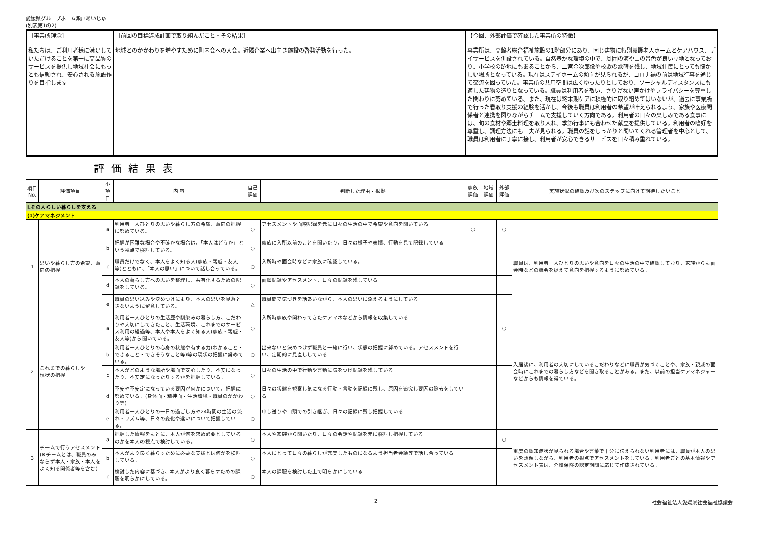愛媛県グループホーム瀬戸あいじゅ
(別表第1の2)
| ［事業所理念］ 私たちは、ご利用者様に満足していただけることを第一に高品質のサービスを提供し地域社会にもっとも信頼され、安心される施設作りを目指します | ［前回の目標達成計画で取り組んだこと・その結果］ 地域とのかかわりを増やすために町内会への入会。近隣企業へ出向き施設の啓発活動を行った。 | 【今回、外部評価で確認した事業所の特徴】 事業所は、高齢者総合福祉施設の1階部分にあり、同じ建物に特別養護老人ホームとケアハウス、デイサービスを併設されている。自然豊かな環境の中で、周囲の海や山の景色が良い立地となっており、小学校の跡地にもあることから、二宮金次郎像や校歌の歌碑を残し、地域住民にとっても懐かしい場所となっている。現在はステイホームの傾向が見られるが、コロナ禍の前は地域行事を通じて交流を図っていた。事業所の共用空間は広くゆったりとしており、ソーシャルディスタンスにも適した建物の造りとなっている。職員は利用者を敬い、さりげない声かけやプライバシーを尊重した関わりに努めている。また、現在は終末期ケアに積極的に取り組めてはいないが、過去に事業所で行った看取り支援の経験を活かし、今後も職員は利用者の希望が叶えられるよう、家族や医療関係者と連携を図りながらチームで支援していく方向である。利用者の日々の楽しみである食事には、旬の食材や郷土料理を取り入れ、季節行事にも合わせた献立を提供している。利用者の嗜好を尊重し、調理方法にも工夫が見られる。職員の話をしっかりと聞いてくれる管理者を中心として、職員は利用者に丁寧に接し、利用者が安心できるサービスを日々積み重ねている。 |
評価結果表
| 項目 No. | 評価項目 | 小項目 | 内 容 | 自己 評価 | 判断した理由・根拠 | 家族 評価 | 地域 評価 | 外部 評価 | 実施状況の確認及び次のステップに向けて期待したいこと |
| --- | --- | --- | --- | --- | --- | --- | --- | --- | --- |
| Ⅰ.その人らしい暮らしを支える | | | | | | | | | |
| (1)ケアマネジメント | | | | | | | | | |
| 1 | 思いや暮らし方の希望、意向の把握 | a | 利用者一人ひとりの思いや暮らし方の希望、意向の把握に努めている。 | ○ | アセスメントや面談記録を元に日々の生活の中で希望や意向を聞いている | ○ | | ○ | 職員は、利用者一人ひとりの思いや意向を日々の生活の中で確認しており、家族からも面会時などの機会を捉えて意向を把握するように努めている。 |
| | | b | 把握が困難な場合や不確かな場合は、「本人はどうか」という視点で検討している。 | ○ | 家族に入所以前のことを聞いたり、日々の様子や表情、行動を見て記録している | | | | |
| | | c | 職員だけでなく、本人をよく知る人(家族・親戚・友人等)とともに、「本人の思い」について話し合っている。 | ○ | 入所時や面会時などに家族に確認している。 | | | | |
| | | d | 本人の暮らし方への思いを整理し、共有化するための記録をしている。 | ○ | 面談記録やアセスメント、日々の記録を残している | | | | |
| | | e | 職員の思い込みや決めつけにより、本人の思いを見落とさないように留意している。 | △ | 職員間で気づきを話あいながら、本人の思いに添えるようにしている | | | | |
| 2 | これまでの暮らしや 現状の把握 | a | 利用者一人ひとりの生活歴や馴染みの暮らし方、こだわりや大切にしてきたこと、生活環境、これまでのサービス利用の経過等、本人や本人をよく知る人(家族・親戚・友人等)から聞いている。 | ○ | 入所時家族や関わってきたケアマネなどから情報を収集している | | | ○ | 入居後に、利用者の大切にしているこだわりなどに職員が気づくことや、家族・親戚の面会時にこれまでの暮らし方などを聞き取ることがある。また、以前の担当ケアマネジャーなどからも情報を得ている。 |
| | | b | 利用者一人ひとりの心身の状態や有する力(わかること・できること・できそうなこと等)等の現状の把握に努めている。 | ○ | 出来ないと決めつけず職員と一緒に行い、状態の把握に努めている。アセスメントを行い、定期的に見直ししている | | | | |
| | | c | 本人がどのような場所や場面で安心したり、不安になったり、不安定になったりするかを把握している。 | ○ | 日々の生活の中で行動や言動に気をつけ記録を残している | | | | |
| | | d | 不安や不安定になっている要因が何かについて、把握に努めている。(身体面・精神面・生活環境・職員のかかわり等) | ○ | 日々の状態を観察し気になる行動・言動を記録に残し、原因を追究し要因の除去をしている | | | | |
| | | e | 利用者一人ひとりの一日の過ごし方や24時間の生活の流れ・リズム等、日々の変化や違いについて把握している。 | ○ | 申し送りや口頭での引き継ぎ、日々の記録に残し把握している | | | | |
| 3 | チームで行うアセスメント (※チームとは、職員のみならず本人・家族・本人をよく知る関係者等を含む) | a | 把握した情報をもとに、本人が何を求め必要としているのかを本人の視点で検討している。 | ○ | 本人や家族から聞いたり、日々の会話や記録を元に検討し把握している | | | ○ | 重度の認知症状が見られる場合や言葉で十分に伝えられない利用者には、職員が本人の思いを想像しながら、利用者の視点でアセスメントをしている。利用者ごとの基本情報やアセスメント表は、介護保険の認定期間に応じて作成されている。 |
| | | b | 本人がより良く暮らすために必要な支援とは何かを検討している。 | ○ | 本人にとって日々の暮らしが充実したものになるよう担当者会議等で話し合っている | | | | |
| | | c | 検討した内容に基づき、本人がより良く暮らすための課題を明らかにしている。 | ○ | 本人の課題を検討した上で明らかにしている | | | | |
2 社会福祉法人愛媛県社会福祉協議会